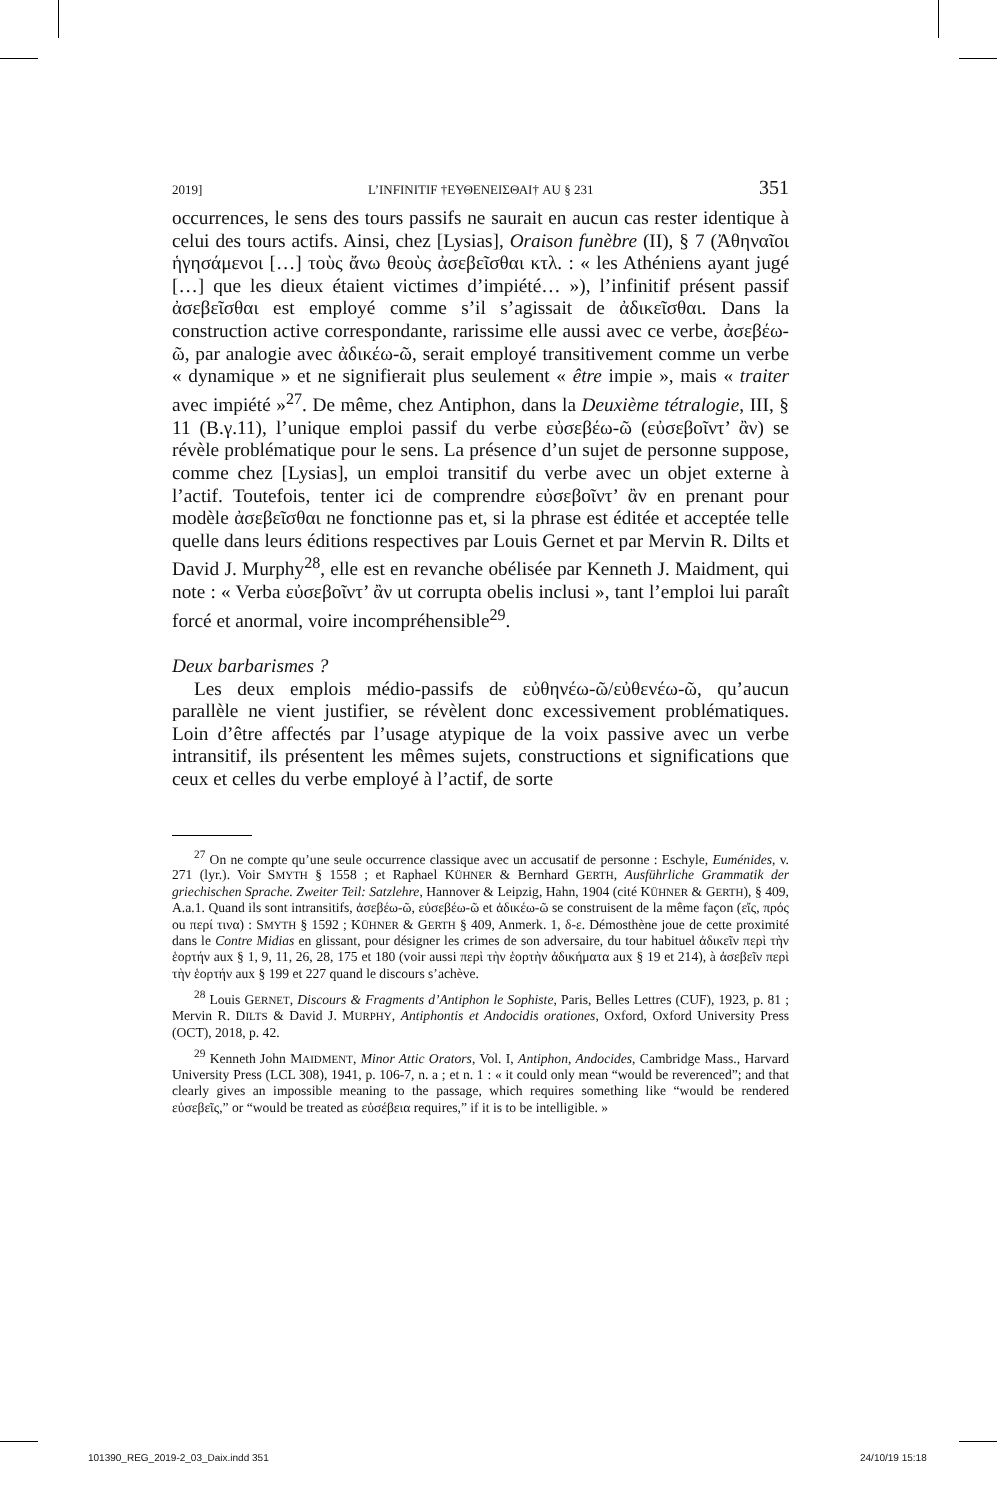2019] L’INFINITIF †ΕΥΘΕΝΕΙΣΘΑΙ† AU § 231 351
occurrences, le sens des tours passifs ne saurait en aucun cas rester identique à celui des tours actifs. Ainsi, chez [Lysias], Oraison funèbre (II), § 7 (Ἀθηναῖοι ἡγησάμενοι […] τοὺς ἄνω θεοὺς ἀσεβεῖσθαι κτλ. : « les Athéniens ayant jugé […] que les dieux étaient victimes d’impiété… »), l’infinitif présent passif ἀσεβεῖσθαι est employé comme s’il s’agissait de ἀδικεῖσθαι. Dans la construction active correspondante, rarissime elle aussi avec ce verbe, ἀσεβέω-ῶ, par analogie avec ἀδικέω-ῶ, serait employé transitivement comme un verbe « dynamique » et ne signifierait plus seulement « être impie », mais « traiter avec impiété »<sup>27</sup>. De même, chez Antiphon, dans la Deuxième tétralogie, III, § 11 (B.γ.11), l’unique emploi passif du verbe εὐσεβέω-ῶ (εὐσεβοῖντ’ ἂν) se révèle problématique pour le sens. La présence d’un sujet de personne suppose, comme chez [Lysias], un emploi transitif du verbe avec un objet externe à l’actif. Toutefois, tenter ici de comprendre εὐσεβοῖντ’ ἂν en prenant pour modèle ἀσεβεῖσθαι ne fonctionne pas et, si la phrase est éditée et acceptée telle quelle dans leurs éditions respectives par Louis Gernet et par Mervin R. Dilts et David J. Murphy<sup>28</sup>, elle est en revanche obélisée par Kenneth J. Maidment, qui note : « Verba εὐσεβοῖντ’ ἂν ut corrupta obelis inclusi », tant l’emploi lui paraît forcé et anormal, voire incompréhensible<sup>29</sup>.
Deux barbarismes ?
Les deux emplois médio-passifs de εὐθηνέω-ῶ/εὐθενέω-ῶ, qu’aucun parallèle ne vient justifier, se révèlent donc excessivement problématiques. Loin d’être affectés par l’usage atypique de la voix passive avec un verbe intransitif, ils présentent les mêmes sujets, constructions et significations que ceux et celles du verbe employé à l’actif, de sorte
<sup>27</sup> On ne compte qu’une seule occurrence classique avec un accusatif de personne : Eschyle, Euménides, v. 271 (lyr.). Voir SMYTH § 1558 ; et Raphael KÜHNER & Bernhard GERTH, Ausführliche Grammatik der griechischen Sprache. Zweiter Teil: Satzlehre, Hannover & Leipzig, Hahn, 1904 (cité KÜHNER & GERTH), § 409, A.a.1. Quand ils sont intransitifs, ἀσεβέω-ῶ, εὐσεβέω-ῶ et ἀδικέω-ῶ se construisent de la même façon (εἴς, πρός ou περί τινα) : SMYTH § 1592 ; KÜHNER & GERTH § 409, Anmerk. 1, δ-ε. Démosthène joue de cette proximité dans le Contre Midias en glissant, pour désigner les crimes de son adversaire, du tour habituel ἀδικεῖν περὶ τὴν ἑορτήν aux § 1, 9, 11, 26, 28, 175 et 180 (voir aussi περὶ τὴν ἑορτὴν ἀδικήματα aux § 19 et 214), à ἀσεβεῖν περὶ τὴν ἑορτήν aux § 199 et 227 quand le discours s’achève.
<sup>28</sup> Louis GERNET, Discours & Fragments d’Antiphon le Sophiste, Paris, Belles Lettres (CUF), 1923, p. 81 ; Mervin R. DILTS & David J. MURPHY, Antiphontis et Andocidis orationes, Oxford, Oxford University Press (OCT), 2018, p. 42.
<sup>29</sup> Kenneth John MAIDMENT, Minor Attic Orators, Vol. I, Antiphon, Andocides, Cambridge Mass., Harvard University Press (LCL 308), 1941, p. 106-7, n. a ; et n. 1 : « it could only mean “would be reverenced”; and that clearly gives an impossible meaning to the passage, which requires something like “would be rendered εὐσεβεῖς,” or “would be treated as εὐσέβεια requires,” if it is to be intelligible. »
101390_REG_2019-2_03_Daix.indd 351
24/10/19 15:18